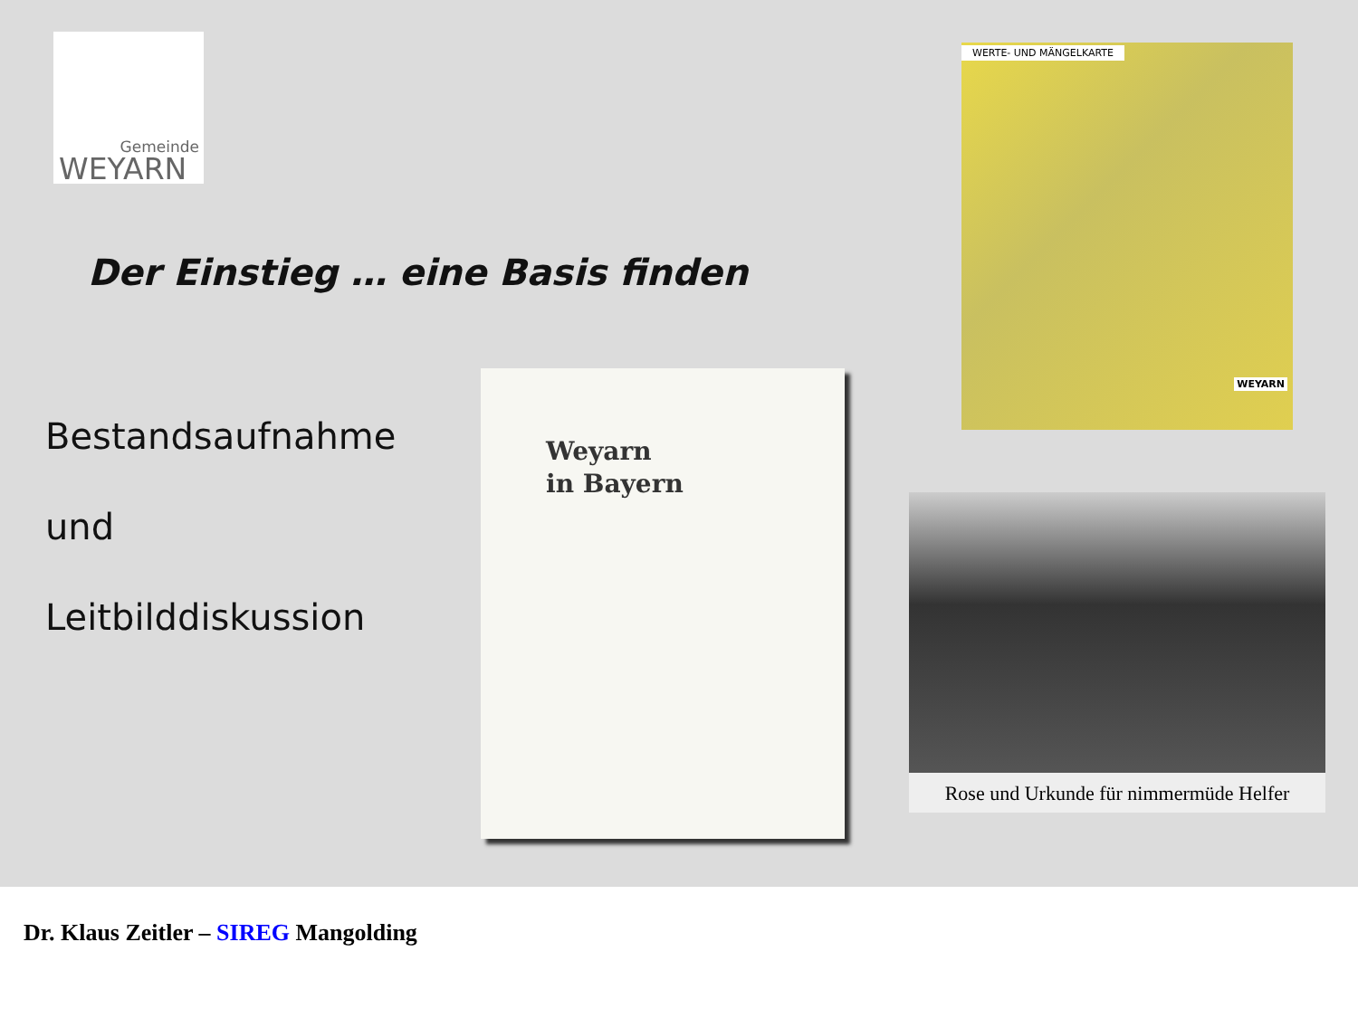Gemeinde
WEYARN
Der Einstieg … eine Basis finden
Bestandsaufnahme
und
Leitbilddiskussion
Weyarn
in Bayern
WERTE- UND MÄNGELKARTE
WEYARN
Rose und Urkunde für nimmermüde Helfer
Dr. Klaus Zeitler – SIREG Mangolding